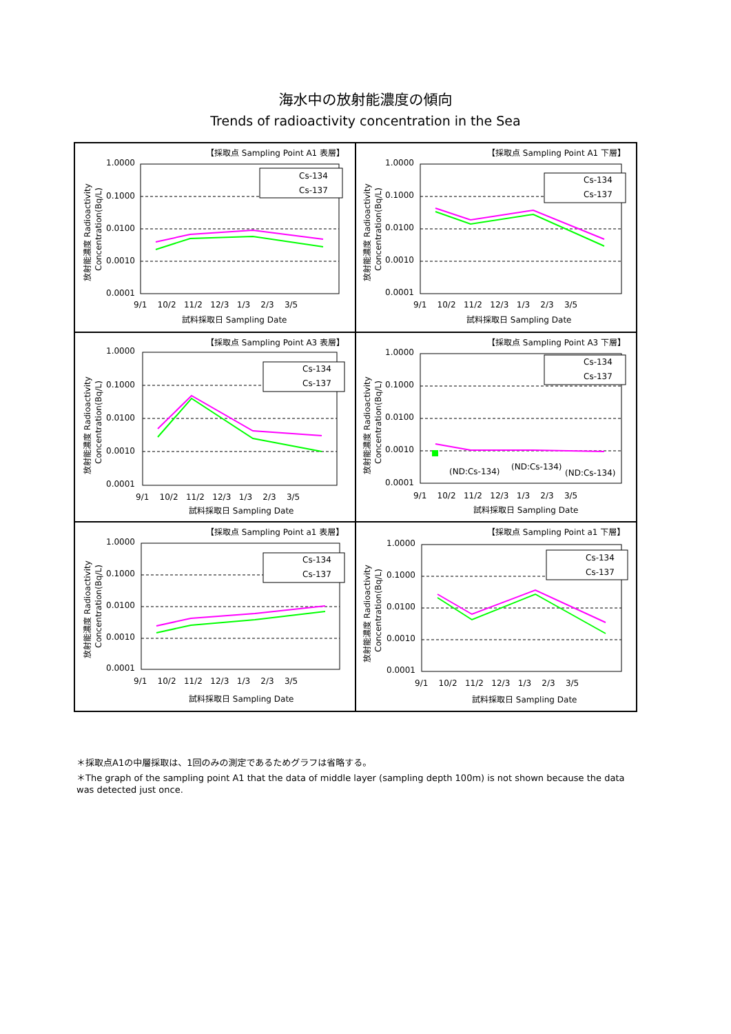海水中の放射能濃度の傾向
Trends of radioactivity concentration in the Sea
【採取点 Sampling Point A1 表層】
1.0000
0.1000
0.0100
0.0010
0.0001
Cs-134
Cs-137
9/1 10/2 11/2 12/3 1/3 2/3 3/5
試料採取日 Sampling Date
放射能濃度 Radioactivity
Concentration(Bq/L)
【採取点 Sampling Point A1 下層】
1.0000
0.1000
0.0100
0.0010
0.0001
Cs-134
Cs-137
9/1 10/2 11/2 12/3 1/3 2/3 3/5
試料採取日 Sampling Date
放射能濃度 Radioactivity
Concentration(Bq/L)
【採取点 Sampling Point A3 表層】
1.0000
0.1000
0.0100
0.0010
0.0001
Cs-134
Cs-137
9/1 10/2 11/2 12/3 1/3 2/3 3/5
試料採取日 Sampling Date
放射能濃度 Radioactivity
Concentration(Bq/L)
【採取点 Sampling Point A3 下層】
1.0000
0.1000
0.0100
0.0010
0.0001
Cs-134
Cs-137
(ND:Cs-134)
(ND:Cs-134)
(ND:Cs-134)
9/1 10/2 11/2 12/3 1/3 2/3 3/5
試料採取日 Sampling Date
放射能濃度 Radioactivity
Concentration(Bq/L)
【採取点 Sampling Point a1 表層】
1.0000
0.1000
0.0100
0.0010
0.0001
Cs-134
Cs-137
9/1 10/2 11/2 12/3 1/3 2/3 3/5
試料採取日 Sampling Date
放射能濃度 Radioactivity
Concentration(Bq/L)
【採取点 Sampling Point a1 下層】
1.0000
0.1000
0.0100
0.0010
0.0001
Cs-134
Cs-137
9/1 10/2 11/2 12/3 1/3 2/3 3/5
試料採取日 Sampling Date
放射能濃度 Radioactivity
Concentration(Bq/L)
＊採取点A1の中層採取は、1回のみの測定であるためグラフは省略する。
＊The graph of the sampling point A1 that the data of middle layer (sampling depth 100m) is not shown because the data was detected just once.